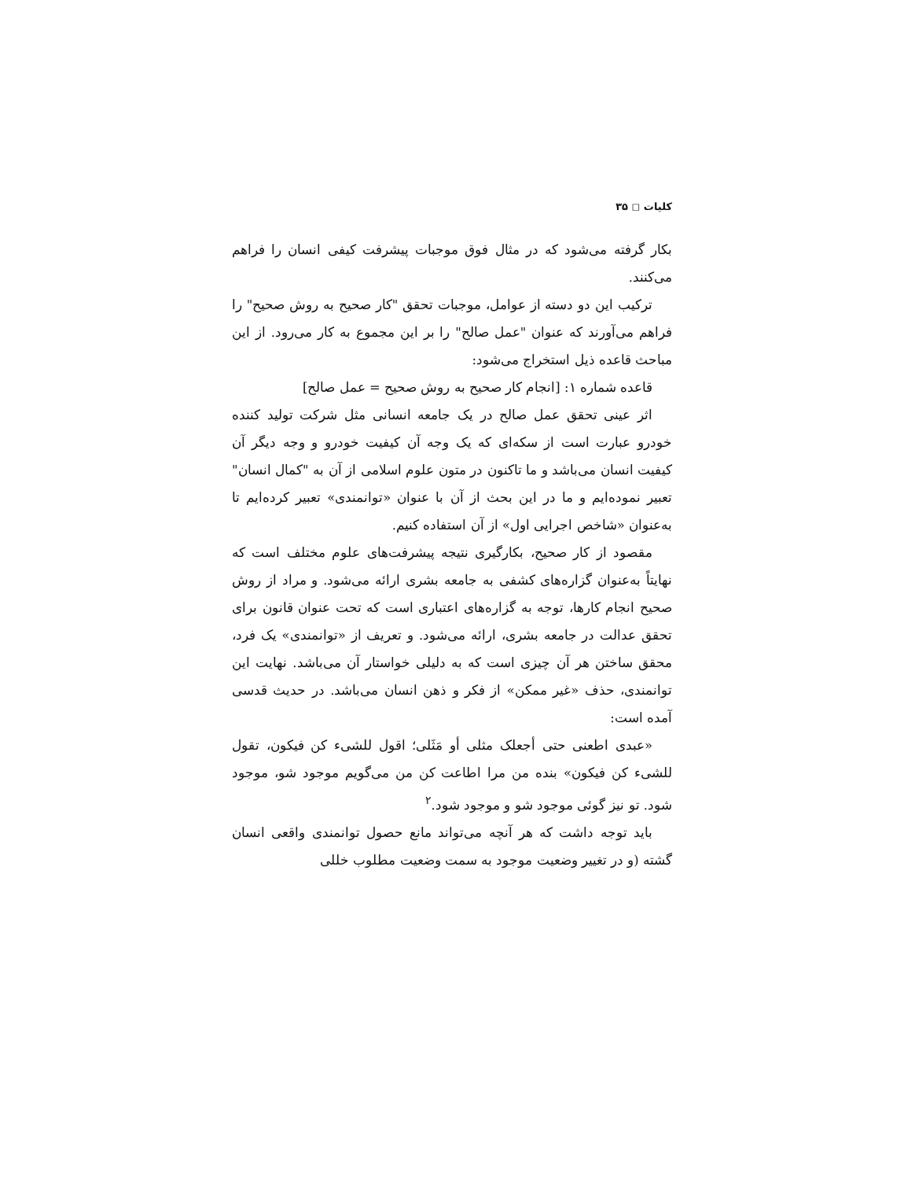کلیات ◻ ۳۵
بکار گرفته می‌شود که در مثال فوق موجبات پیشرفت کیفی انسان را فراهم می‌کنند.
ترکیب این دو دسته از عوامل، موجبات تحقق "کار صحیح به روش صحیح" را فراهم می‌آورند که عنوان "عمل صالح" را بر این مجموع به کار می‌رود. از این مباحث قاعده ذیل استخراج می‌شود:
قاعده شماره ۱: [انجام کار صحیح به روش صحیح = عمل صالح]
اثر عینی تحقق عمل صالح در یک جامعه انسانی مثل شرکت تولید کننده خودرو عبارت است از سکه‌ای که یک وجه آن کیفیت خودرو و وجه دیگر آن کیفیت انسان می‌باشد و ما تاکنون در متون علوم اسلامی از آن به "کمال انسان" تعبیر نموده‌ایم و ما در این بحث از آن با عنوان «توانمندی» تعبیر کرده‌ایم تا به‌عنوان «شاخص اجرایی اول» از آن استفاده کنیم.
مقصود از کار صحیح، بکارگیری نتیجه پیشرفت‌های علوم مختلف است که نهایتاً به‌عنوان گزاره‌های کشفی به جامعه بشری ارائه می‌شود. و مراد از روش صحیح انجام کارها، توجه به گزاره‌های اعتباری است که تحت عنوان قانون برای تحقق عدالت در جامعه بشری، ارائه می‌شود. و تعریف از «توانمندی» یک فرد، محقق ساختن هر آن چیزی است که به دلیلی خواستار آن می‌باشد. نهایت این توانمندی، حذف «غیر ممکن» از فکر و ذهن انسان می‌باشد. در حدیث قدسی آمده است:
«عبدی اطعنی حتی أجعلک مثلی أو مَثَلی؛ اقول للشیء کن فیکون، تقول للشیء کن فیکون» بنده من مرا اطاعت کن من می‌گویم موجود شو، موجود شود. تو نیز گوئی موجود شو و موجود شود.<sup>۲</sup>
باید توجه داشت که هر آنچه می‌تواند مانع حصول توانمندی واقعی انسان گشته (و در تغییر وضعیت موجود به سمت وضعیت مطلوب خللی